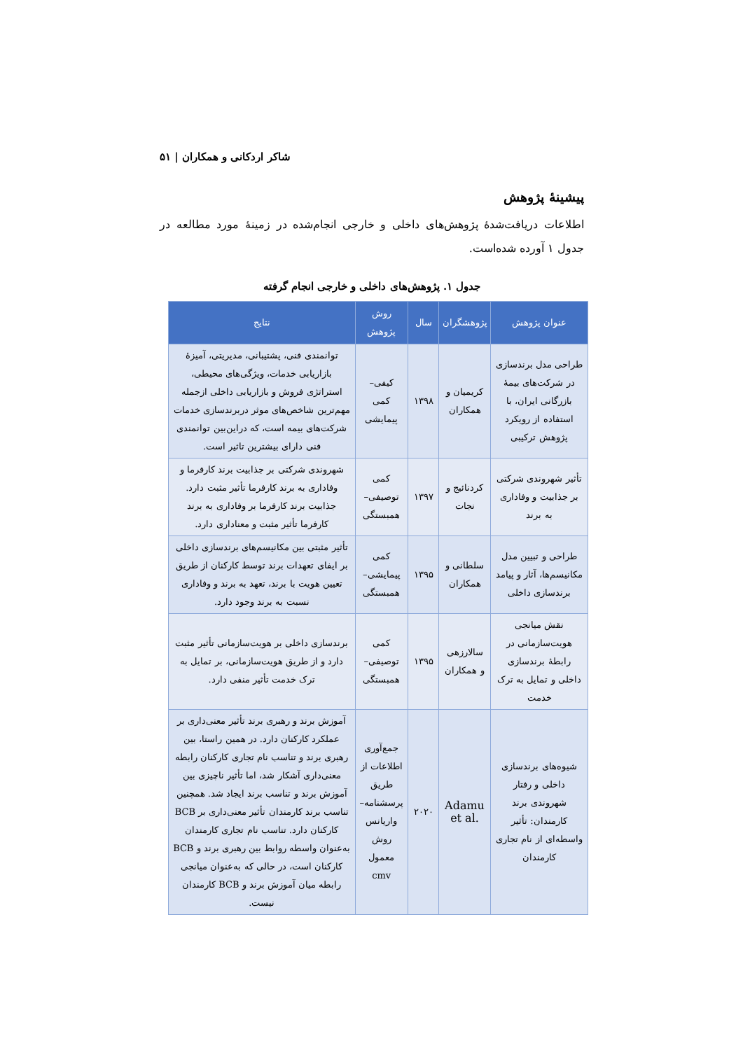شاکر اردکانی و همکاران | ۵۱
پیشینهٔ پژوهش
اطلاعات دریافت‌شدهٔ پژوهش‌های داخلی و خارجی انجام‌شده در زمینهٔ مورد مطالعه در جدول ۱ آورده شده‌است.
جدول ۱. پژوهش‌های داخلی و خارجی انجام گرفته
| عنوان پژوهش | پژوهشگران | سال | روش پژوهش | نتایج |
| --- | --- | --- | --- | --- |
| طراحی مدل برندسازی در شرکت‌های بیمهٔ بازرگانی ایران، با استفاده از رویکرد پژوهش ترکیبی | کریمیان و همکاران | ۱۳۹۸ | کیفی– کمی پیمایشی | توانمندی فنی، پشتیبانی، مدیریتی، آمیزهٔ بازاریابی خدمات، ویژگی‌های محیطی، استراتژی فروش و بازاریابی داخلی ازجمله مهم‌ترین شاخص‌های موثر دربرندسازی خدمات شرکت‌های بیمه است، که دراین‌بین توانمندی فنی دارای بیشترین تاثیر است. |
| تأثیر شهروندی شرکتی بر جذابیت و وفاداری به برند | کردنائیج و نجات | ۱۳۹۷ | کمی توصیفی– همبستگی | شهروندی شرکتی بر جذابیت برند کارفرما و وفاداری به برند کارفرما تأثیر مثبت دارد. جذابیت برند کارفرما بر وفاداری به برند کارفرما تأثیر مثبت و معناداری دارد. |
| طراحی و تبیین مدل مکانیسم‌ها، آثار و پیامد برندسازی داخلی | سلطانی و همکاران | ۱۳۹۵ | کمی پیمایشی– همبستگی | تأثیر مثبتی بین مکانیسم‌های برندسازی داخلی بر ایفای تعهدات برند توسط کارکنان از طریق تعیین هویت با برند، تعهد به برند و وفاداری نسبت به برند وجود دارد. |
| نقش میانجی هویت‌سازمانی در رابطهٔ برندسازی داخلی و تمایل به ترک خدمت | سالارزهی و همکاران | ۱۳۹۵ | کمی توصیفی– همبستگی | برندسازی داخلی بر هویت‌سازمانی تأثیر مثبت دارد و از طریق هویت‌سازمانی، بر تمایل به ترک خدمت تأثیر منفی دارد. |
| شیوه‌های برندسازی داخلی و رفتار شهروندی برند کارمندان: تأثیر واسطه‌ای از نام تجاری کارمندان | Adamu et al. | ۲۰۲۰ | جمع‌آوری اطلاعات از طریق پرسشنامه– واریانس روش معمول cmv | آموزش برند و رهبری برند تأثیر معنی‌داری بر عملکرد کارکنان دارد. در همین راستا، بین رهبری برند و تناسب نام تجاری کارکنان رابطه معنی‌داری آشکار شد، اما تأثیر ناچیزی بین آموزش برند و تناسب برند ایجاد شد. همچنین تناسب برند کارمندان تأثیر معنی‌داری بر BCB کارکنان دارد. تناسب نام تجاری کارمندان به‌عنوان واسطه روابط بین رهبری برند و BCB کارکنان است، در حالی که به‌عنوان میانجی رابطه میان آموزش برند و BCB کارمندان نیست. |